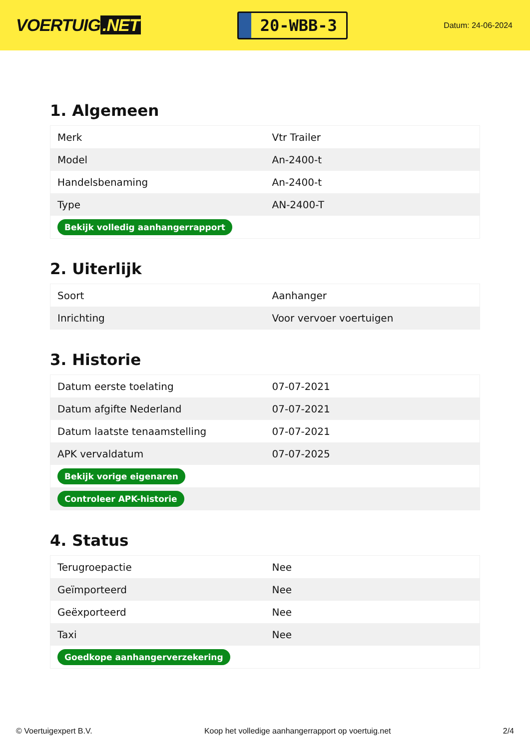VOERTUIG.NET
20-WBB-3
Datum: 24-06-2024
1. Algemeen
| Merk | Vtr Trailer |
| Model | An-2400-t |
| Handelsbenaming | An-2400-t |
| Type | AN-2400-T |
| Bekijk volledig aanhangerrapport | |
2. Uiterlijk
| Soort | Aanhanger |
| Inrichting | Voor vervoer voertuigen |
3. Historie
| Datum eerste toelating | 07-07-2021 |
| Datum afgifte Nederland | 07-07-2021 |
| Datum laatste tenaamstelling | 07-07-2021 |
| APK vervaldatum | 07-07-2025 |
| Bekijk vorige eigenaren | |
| Controleer APK-historie | |
4. Status
| Terugroepactie | Nee |
| Geïmporteerd | Nee |
| Geëxporteerd | Nee |
| Taxi | Nee |
| Goedkope aanhangerverzekering | |
© Voertuigexpert B.V. Koop het volledige aanhangerrapport op voertuig.net 2/4